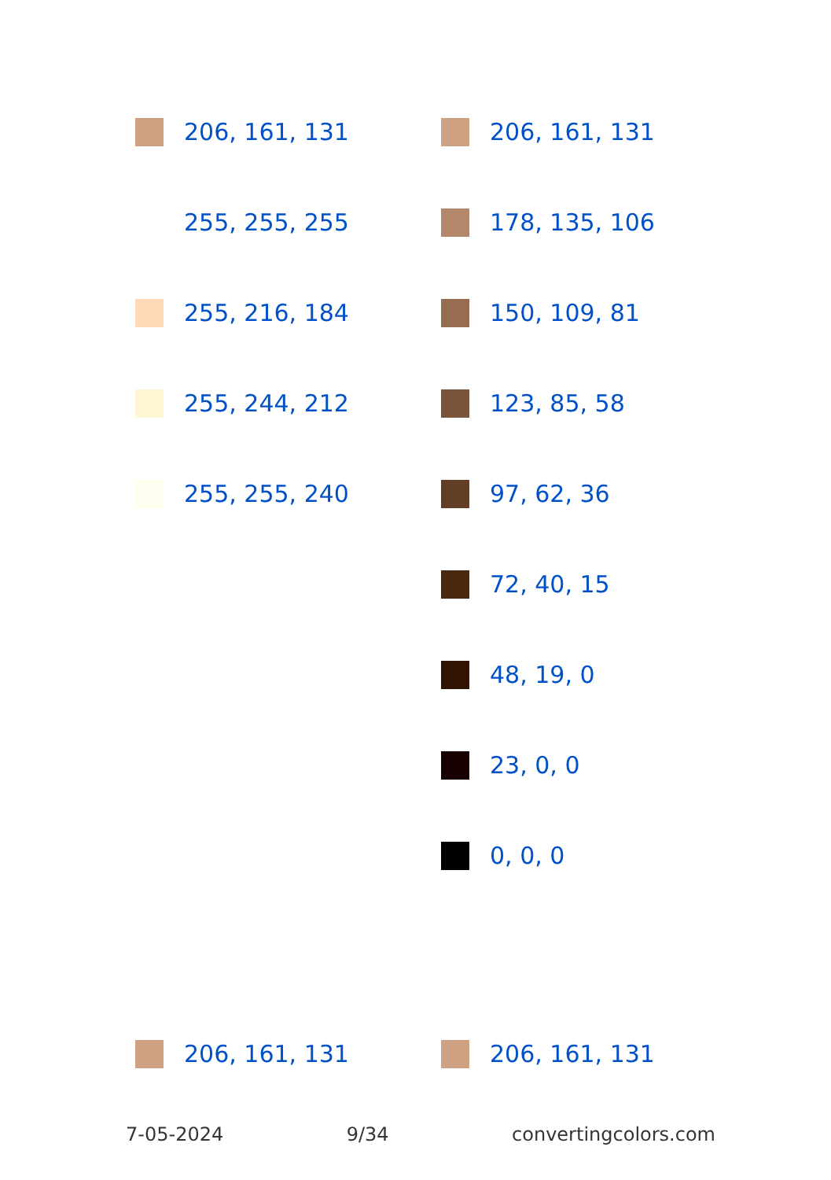206, 161, 131
255, 255, 255
255, 216, 184
255, 244, 212
255, 255, 240
206, 161, 131
178, 135, 106
150, 109, 81
123, 85, 58
97, 62, 36
72, 40, 15
48, 19, 0
23, 0, 0
0, 0, 0
206, 161, 131 206, 161, 131
7-05-2024 9/34 convertingcolors.com